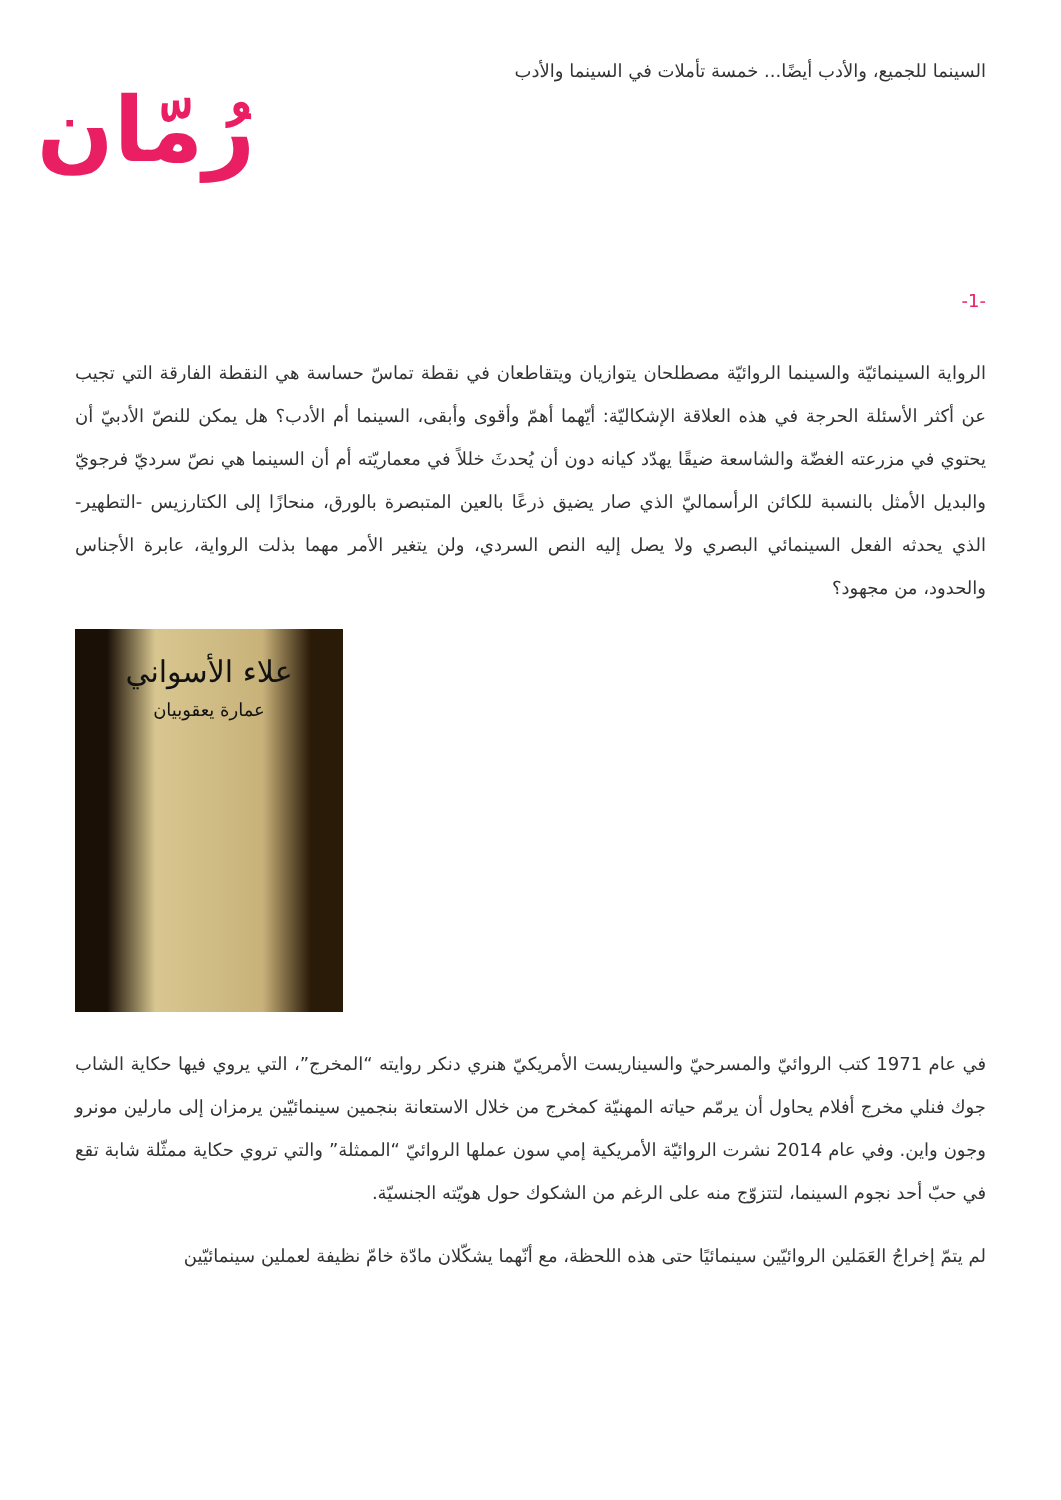السينما للجميع، والأدب أيضًا... خمسة تأملات في السينما والأدب
رُمّان
-1-
الرواية السينمائيّة والسينما الروائيّة مصطلحان يتوازيان ويتقاطعان في نقطة تماسّ حساسة هي النقطة الفارقة التي تجيب عن أكثر الأسئلة الحرجة في هذه العلاقة الإشكاليّة: أيّهما أهمّ وأقوى وأبقى، السينما أم الأدب؟ هل يمكن للنصّ الأدبيّ أن يحتوي في مزرعته الغضّة والشاسعة ضيقًا يهدّد كيانه دون أن يُحدثَ خللاً في معماريّته أم أن السينما هي نصّ سرديّ فرجويّ والبديل الأمثل بالنسبة للكائن الرأسماليّ الذي صار يضيق ذرعًا بالعين المتبصرة بالورق، منحازًا إلى الكتارزيس -التطهير- الذي يحدثه الفعل السينمائي البصري ولا يصل إليه النص السردي، ولن يتغير الأمر مهما بذلت الرواية، عابرة الأجناس والحدود، من مجهود؟
علاء الأسواني
عمارة يعقوبيان
في عام 1971 كتب الروائيّ والمسرحيّ والسيناريست الأمريكيّ هنري دنكر روايته “المخرج”، التي يروي فيها حكاية الشاب جوك فنلي مخرج أفلام يحاول أن يرمّم حياته المهنيّة كمخرج من خلال الاستعانة بنجمين سينمائيّين يرمزان إلى مارلين مونرو وجون واين. وفي عام 2014 نشرت الروائيّة الأمريكية إمي سون عملها الروائيّ “الممثلة” والتي تروي حكاية ممثّلة شابة تقع في حبّ أحد نجوم السينما، لتتزوّج منه على الرغم من الشكوك حول هويّته الجنسيّة.
لم يتمّ إخراجُ العَمَلين الروائيّين سينمائيًا حتى هذه اللحظة، مع أنّهما يشكّلان مادّة خامّ نظيفة لعملين سينمائيّين